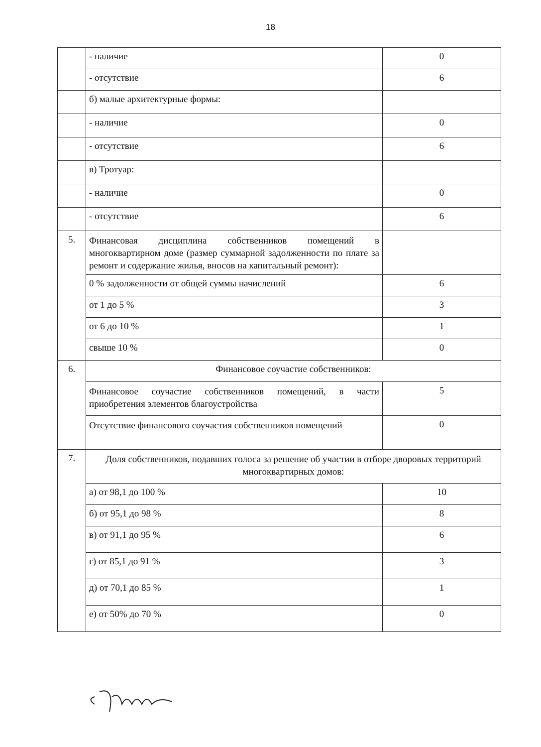18
| | - наличие | 0 |
| | - отсутствие | 6 |
| | б) малые архитектурные формы: | |
| | - наличие | 0 |
| | - отсутствие | 6 |
| | в) Тротуар: | |
| | - наличие | 0 |
| | - отсутствие | 6 |
| 5. | Финансовая дисциплина собственников помещений в многоквартирном доме (размер суммарной задолженности по плате за ремонт и содержание жилья, вносов на капитальный ремонт): | |
| | 0 % задолженности от общей суммы начислений | 6 |
| | от 1 до 5 % | 3 |
| | от 6 до 10 % | 1 |
| | свыше 10 % | 0 |
| 6. | Финансовое соучастие собственников: | |
| | Финансовое соучастие собственников помещений, в части приобретения элементов благоустройства | 5 |
| | Отсутствие финансового соучастия собственников помещений | 0 |
| 7. | Доля собственников, подавших голоса за решение об участии в отборе дворовых территорий многоквартирных домов: | |
| | а) от 98,1 до 100 % | 10 |
| | б) от 95,1 до 98 % | 8 |
| | в) от 91,1 до 95 % | 6 |
| | г) от 85,1 до 91 % | 3 |
| | д) от 70,1 до 85 % | 1 |
| | е) от 50% до 70 % | 0 |